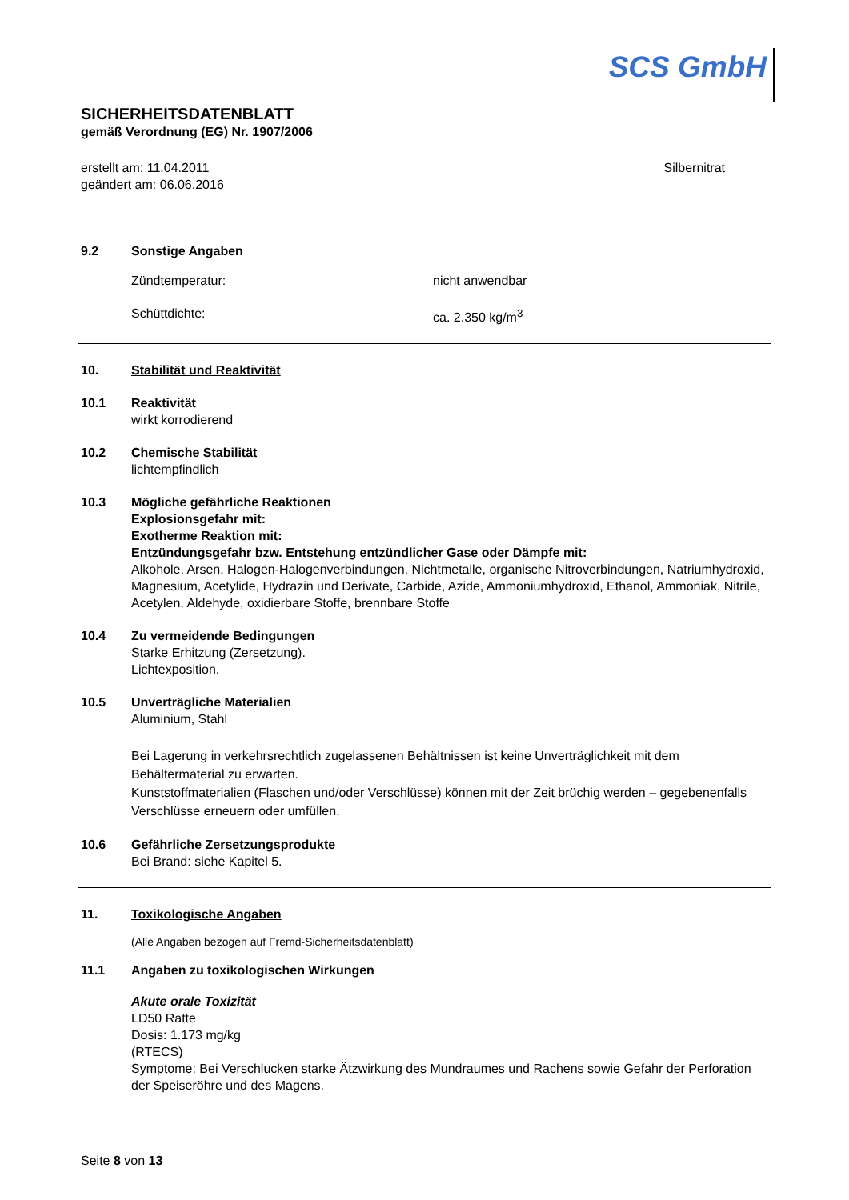SCS GmbH
SICHERHEITSDATENBLATT
gemäß Verordnung (EG) Nr. 1907/2006
erstellt am: 11.04.2011
geändert am: 06.06.2016
Silbernitrat
9.2 Sonstige Angaben
Zündtemperatur: nicht anwendbar
Schüttdichte: ca. 2.350 kg/m<sup>3</sup>
10. Stabilität und Reaktivität
10.1 Reaktivität
wirkt korrodierend
10.2 Chemische Stabilität
lichtempfindlich
10.3 Mögliche gefährliche Reaktionen
Explosionsgefahr mit:
Exotherme Reaktion mit:
Entzündungsgefahr bzw. Entstehung entzündlicher Gase oder Dämpfe mit:
Alkohole, Arsen, Halogen-Halogenverbindungen, Nichtmetalle, organische Nitroverbindungen, Natriumhydroxid, Magnesium, Acetylide, Hydrazin und Derivate, Carbide, Azide, Ammoniumhydroxid, Ethanol, Ammoniak, Nitrile, Acetylen, Aldehyde, oxidierbare Stoffe, brennbare Stoffe
10.4 Zu vermeidende Bedingungen
Starke Erhitzung (Zersetzung).
Lichtexposition.
10.5 Unverträgliche Materialien
Aluminium, Stahl
Bei Lagerung in verkehrsrechtlich zugelassenen Behältnissen ist keine Unverträglichkeit mit dem Behältermaterial zu erwarten.
Kunststoffmaterialien (Flaschen und/oder Verschlüsse) können mit der Zeit brüchig werden – gegebenenfalls Verschlüsse erneuern oder umfüllen.
10.6 Gefährliche Zersetzungsprodukte
Bei Brand: siehe Kapitel 5.
11. Toxikologische Angaben
(Alle Angaben bezogen auf Fremd-Sicherheitsdatenblatt)
11.1 Angaben zu toxikologischen Wirkungen
Akute orale Toxizität
LD50 Ratte
Dosis: 1.173 mg/kg
(RTECS)
Symptome: Bei Verschlucken starke Ätzwirkung des Mundraumes und Rachens sowie Gefahr der Perforation der Speiseröhre und des Magens.
Seite 8 von 13